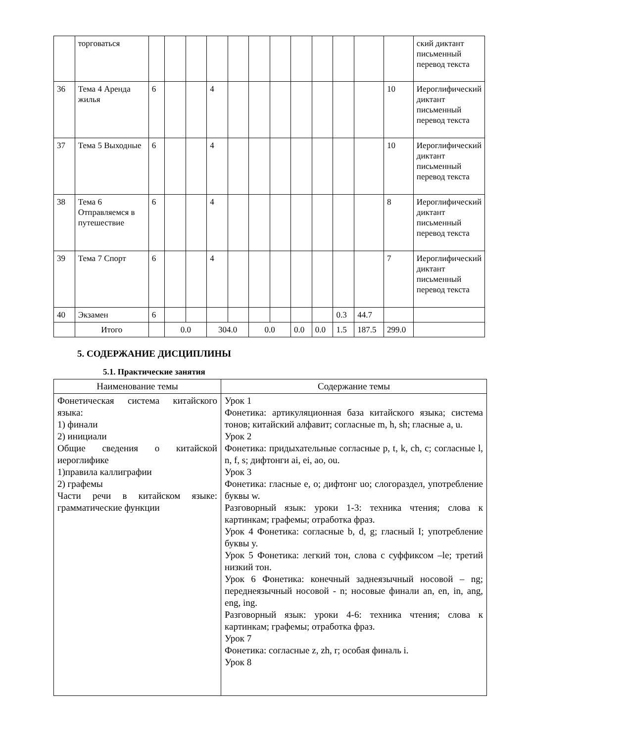| | торговаться | | | | | | | | | | | | | ский диктант письменный перевод текста |
| 36 | Тема 4 Аренда жилья | 6 | | | 4 | | | | | | | | 10 | Иероглифический диктант письменный перевод текста |
| 37 | Тема 5 Выходные | 6 | | | 4 | | | | | | | | 10 | Иероглифический диктант письменный перевод текста |
| 38 | Тема 6 Отправляемся в путешествие | 6 | | | 4 | | | | | | | | 8 | Иероглифический диктант письменный перевод текста |
| 39 | Тема 7 Спорт | 6 | | | 4 | | | | | | | | 7 | Иероглифический диктант письменный перевод текста |
| 40 | Экзамен | 6 | | | | | | | | | 0.3 | 44.7 | | |
| | Итого | | 0.0 | | 304.0 | | 0.0 | | 0.0 | 0.0 | 1.5 | 187.5 | 299.0 | |
5. СОДЕРЖАНИЕ ДИСЦИПЛИНЫ
5.1. Практические занятия
| Наименование темы | Содержание темы |
| --- | --- |
| Фонетическая система китайского языка: 1) финали 2) инициали Общие сведения о китайской иероглифике 1)правила каллиграфии 2) графемы Части речи в китайском языке: грамматические функции | Урок 1 Фонетика: артикуляционная база китайского языка; система тонов; китайский алфавит; согласные m, h, sh; гласные a, u. Урок 2 Фонетика: придыхательные согласные p, t, k, ch, c; согласные l, n, f, s; дифтонги ai, ei, ao, ou. Урок 3 Фонетика: гласные e, o; дифтонг uo; слогораздел, употребление буквы w. Разговорный язык: уроки 1-3: техника чтения; слова к картинкам; графемы; отработка фраз. Урок 4 Фонетика: согласные b, d, g; гласный I; употребление буквы y. Урок 5 Фонетика: легкий тон, слова с суффиксом –le; третий низкий тон. Урок 6 Фонетика: конечный заднеязычный носовой – ng; переднеязычный носовой - n; носовые финали an, en, in, ang, eng, ing. Разговорный язык: уроки 4-6: техника чтения; слова к картинкам; графемы; отработка фраз. Урок 7 Фонетика: согласные z, zh, r; особая финаль i. Урок 8 |